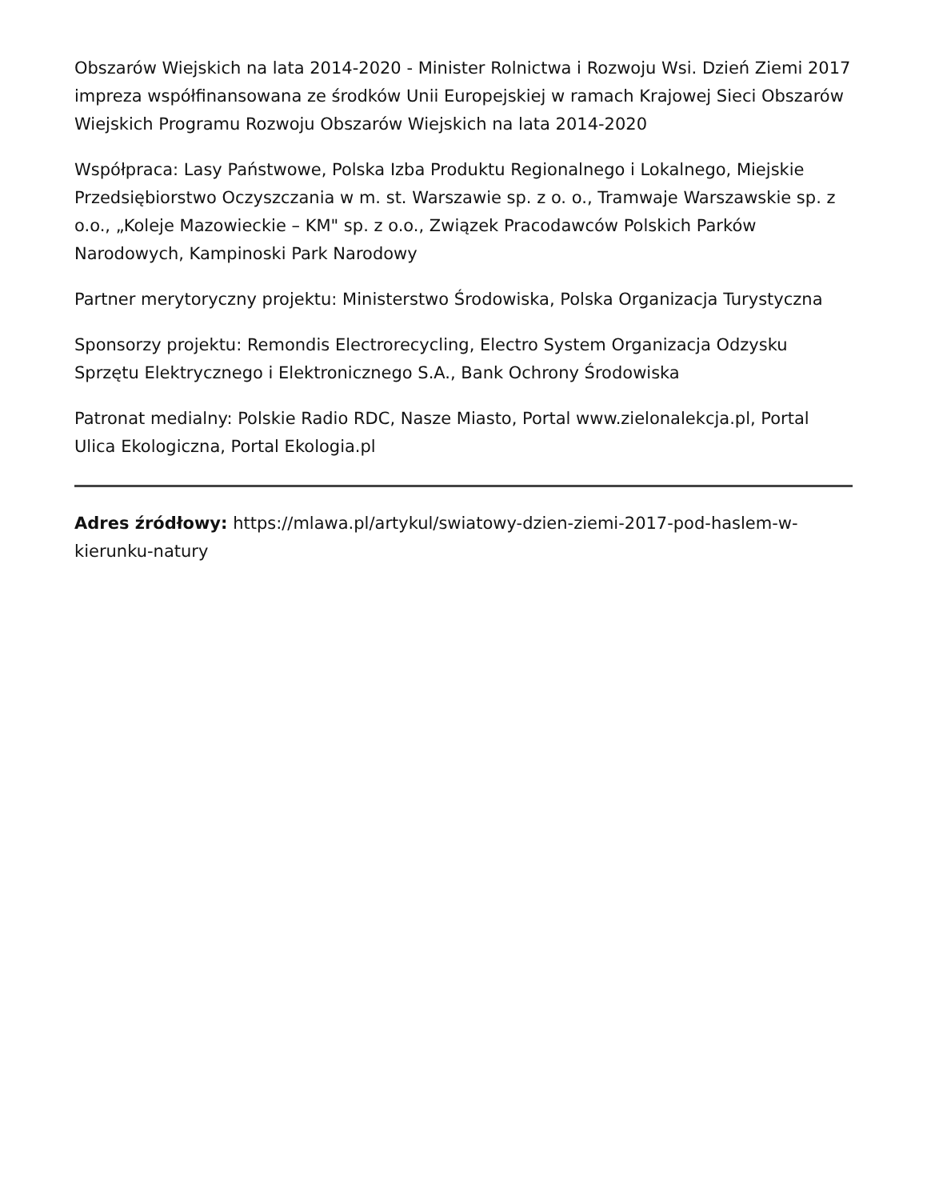Obszarów Wiejskich na lata 2014-2020 - Minister Rolnictwa i Rozwoju Wsi. Dzień Ziemi 2017 impreza współfinansowana ze środków Unii Europejskiej w ramach Krajowej Sieci Obszarów Wiejskich Programu Rozwoju Obszarów Wiejskich na lata 2014-2020
Współpraca: Lasy Państwowe, Polska Izba Produktu Regionalnego i Lokalnego, Miejskie Przedsiębiorstwo Oczyszczania w m. st. Warszawie sp. z o. o., Tramwaje Warszawskie sp. z o.o., „Koleje Mazowieckie – KM" sp. z o.o., Związek Pracodawców Polskich Parków Narodowych, Kampinoski Park Narodowy
Partner merytoryczny projektu: Ministerstwo Środowiska, Polska Organizacja Turystyczna
Sponsorzy projektu: Remondis Electrorecycling, Electro System Organizacja Odzysku Sprzętu Elektrycznego i Elektronicznego S.A., Bank Ochrony Środowiska
Patronat medialny: Polskie Radio RDC, Nasze Miasto, Portal www.zielonalekcja.pl, Portal Ulica Ekologiczna, Portal Ekologia.pl
Adres źródłowy: https://mlawa.pl/artykul/swiatowy-dzien-ziemi-2017-pod-haslem-w-kierunku-natury